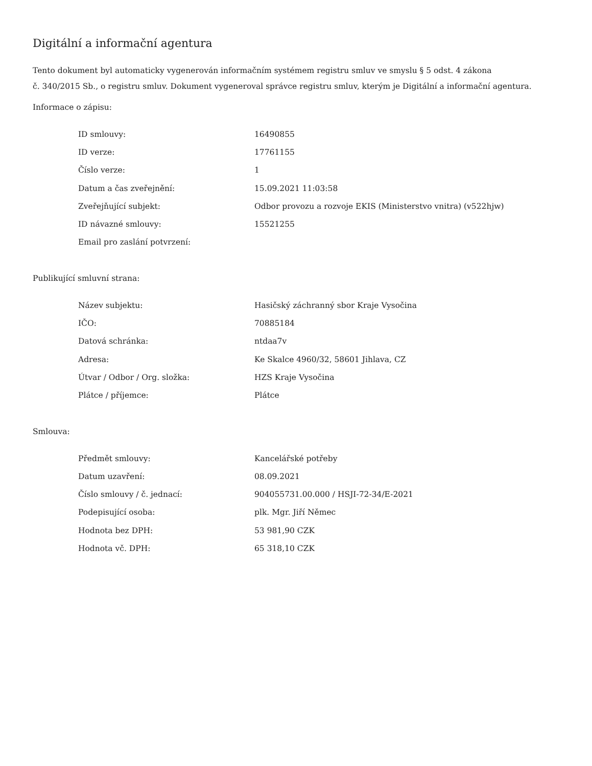Digitální a informační agentura
Tento dokument byl automaticky vygenerován informačním systémem registru smluv ve smyslu § 5 odst. 4 zákona
č. 340/2015 Sb., o registru smluv. Dokument vygeneroval správce registru smluv, kterým je Digitální a informační agentura.
Informace o zápisu:
| ID smlouvy: | 16490855 |
| ID verze: | 17761155 |
| Číslo verze: | 1 |
| Datum a čas zveřejnění: | 15.09.2021 11:03:58 |
| Zveřejňující subjekt: | Odbor provozu a rozvoje EKIS (Ministerstvo vnitra) (v522hjw) |
| ID návazné smlouvy: | 15521255 |
| Email pro zaslání potvrzení: | |
Publikující smluvní strana:
| Název subjektu: | Hasičský záchranný sbor Kraje Vysočina |
| IČO: | 70885184 |
| Datová schránka: | ntdaa7v |
| Adresa: | Ke Skalce 4960/32, 58601 Jihlava, CZ |
| Útvar / Odbor / Org. složka: | HZS Kraje Vysočina |
| Plátce / příjemce: | Plátce |
Smlouva:
| Předmět smlouvy: | Kancelářské potřeby |
| Datum uzavření: | 08.09.2021 |
| Číslo smlouvy / č. jednací: | 904055731.00.000 / HSJI-72-34/E-2021 |
| Podepisující osoba: | plk. Mgr. Jiří Němec |
| Hodnota bez DPH: | 53 981,90 CZK |
| Hodnota vč. DPH: | 65 318,10 CZK |